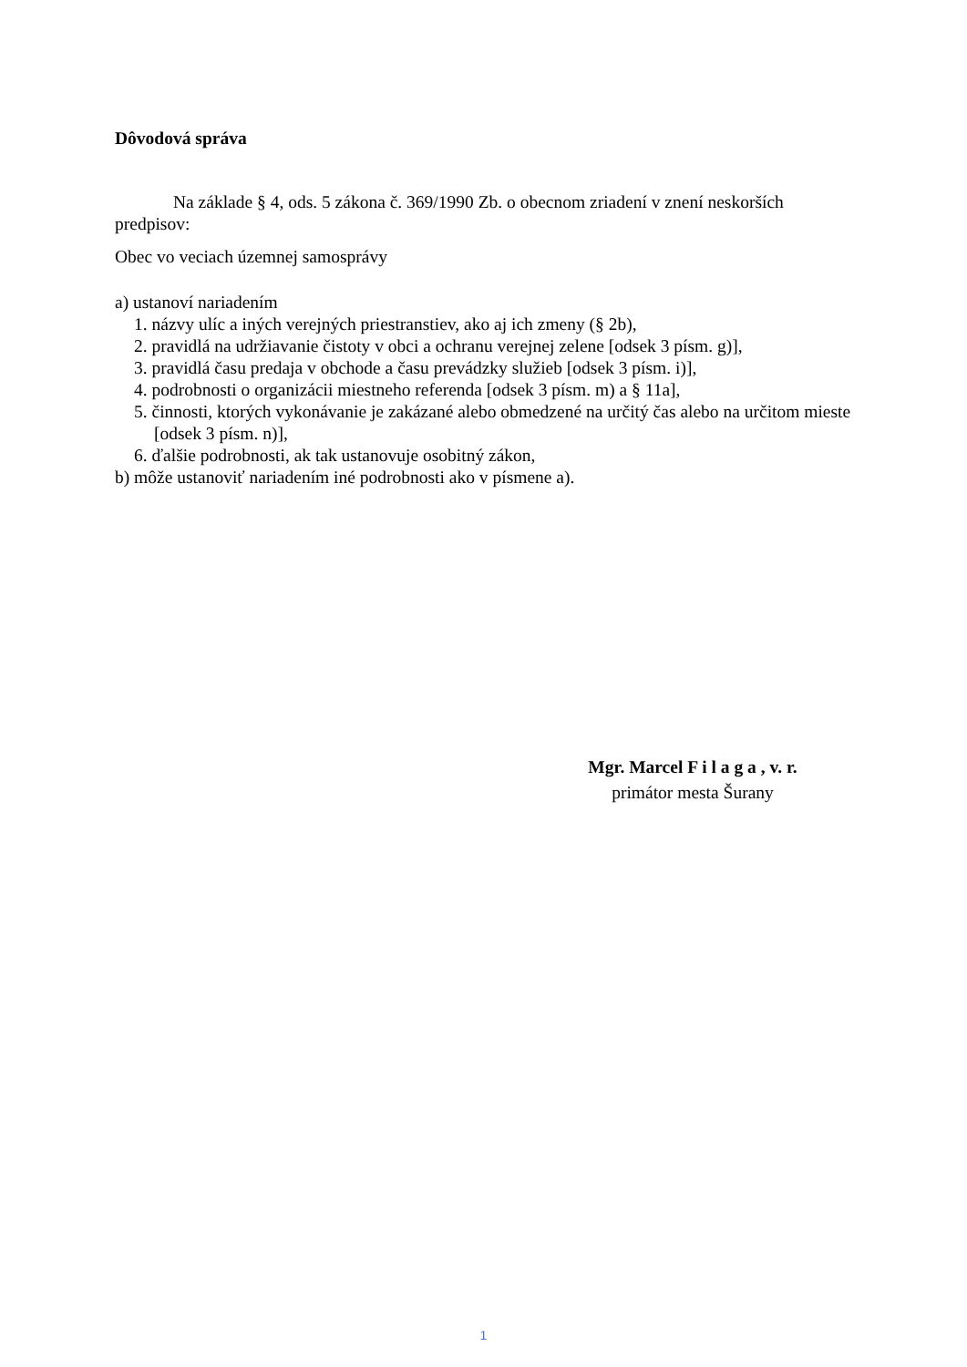Dôvodová správa
Na základe § 4, ods. 5 zákona č. 369/1990 Zb. o obecnom zriadení v znení neskorších predpisov:
Obec vo veciach územnej samosprávy
a) ustanoví nariadením
1. názvy ulíc a iných verejných priestranstiev, ako aj ich zmeny (§ 2b),
2. pravidlá na udržiavanie čistoty v obci a ochranu verejnej zelene [odsek 3 písm. g)],
3. pravidlá času predaja v obchode a času prevádzky služieb [odsek 3 písm. i)],
4. podrobnosti o organizácii miestneho referenda [odsek 3 písm. m) a § 11a],
5. činnosti, ktorých vykonávanie je zakázané alebo obmedzené na určitý čas alebo na určitom mieste [odsek 3 písm. n)],
6. ďalšie podrobnosti, ak tak ustanovuje osobitný zákon,
b) môže ustanoviť nariadením iné podrobnosti ako v písmene a).
Mgr. Marcel F i l a g a , v. r.
primátor mesta Šurany
1